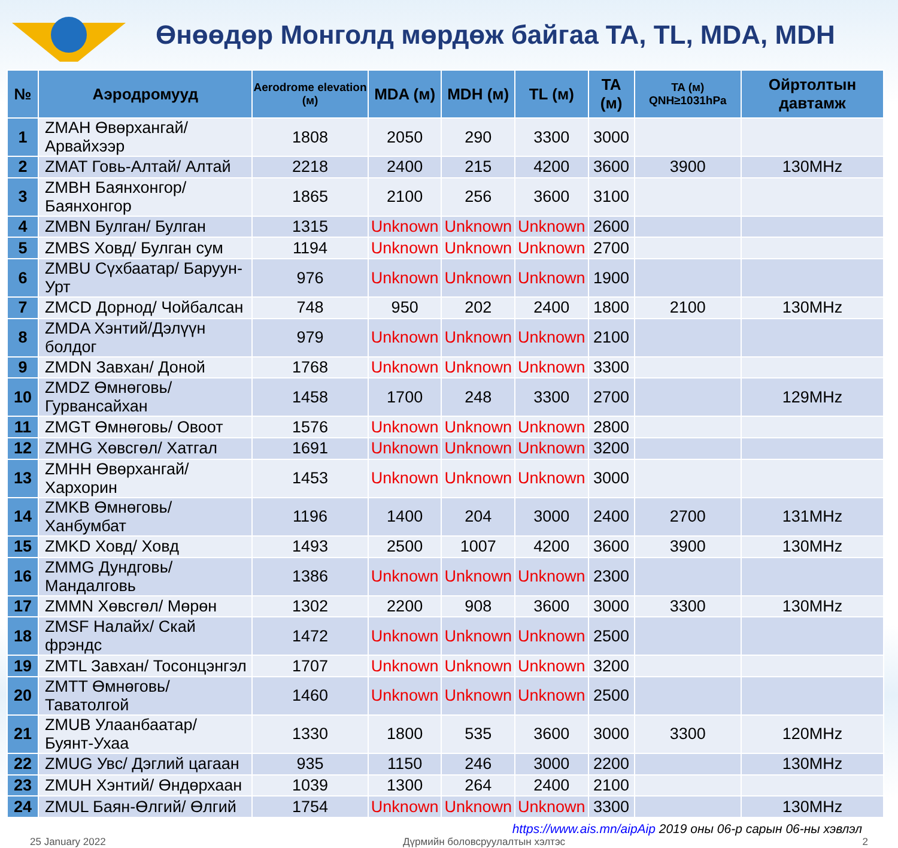Өнөөдөр Монголд мөрдөж байгаа TA, TL, MDA, MDH
| № | Аэродромууд | Aerodrome elevation (м) | MDA (м) | MDH (м) | TL (м) | TA (м) | TA (м) QNH≥1031hPa | Ойртолтын давтамж |
| --- | --- | --- | --- | --- | --- | --- | --- | --- |
| 1 | ZMAH Өвөрхангай/ Арвайхээр | 1808 | 2050 | 290 | 3300 | 3000 | | |
| 2 | ZMAT Говь-Алтай/ Алтай | 2218 | 2400 | 215 | 4200 | 3600 | 3900 | 130MHz |
| 3 | ZMBH Баянхонгор/ Баянхонгор | 1865 | 2100 | 256 | 3600 | 3100 | | |
| 4 | ZMBN Булган/ Булган | 1315 | Unknown | Unknown | Unknown | 2600 | | |
| 5 | ZMBS Ховд/ Булган сум | 1194 | Unknown | Unknown | Unknown | 2700 | | |
| 6 | ZMBU Сүхбаатар/ Баруун-Урт | 976 | Unknown | Unknown | Unknown | 1900 | | |
| 7 | ZMCD Дорнод/ Чойбалсан | 748 | 950 | 202 | 2400 | 1800 | 2100 | 130MHz |
| 8 | ZMDA Хэнтий/Дэлүүн болдог | 979 | Unknown | Unknown | Unknown | 2100 | | |
| 9 | ZMDN Завхан/ Доной | 1768 | Unknown | Unknown | Unknown | 3300 | | |
| 10 | ZMDZ Өмнөговь/ Гурвансайхан | 1458 | 1700 | 248 | 3300 | 2700 | | 129MHz |
| 11 | ZMGT Өмнөговь/ Овоот | 1576 | Unknown | Unknown | Unknown | 2800 | | |
| 12 | ZMHG Хөвсгөл/ Хатгал | 1691 | Unknown | Unknown | Unknown | 3200 | | |
| 13 | ZMHH Өвөрхангай/ Хархорин | 1453 | Unknown | Unknown | Unknown | 3000 | | |
| 14 | ZMKB Өмнөговь/Ханбумбат | 1196 | 1400 | 204 | 3000 | 2400 | 2700 | 131MHz |
| 15 | ZMKD Ховд/ Ховд | 1493 | 2500 | 1007 | 4200 | 3600 | 3900 | 130MHz |
| 16 | ZMMG Дундговь/ Мандалговь | 1386 | Unknown | Unknown | Unknown | 2300 | | |
| 17 | ZMMN Хөвсгөл/ Мөрөн | 1302 | 2200 | 908 | 3600 | 3000 | 3300 | 130MHz |
| 18 | ZMSF Налайх/ Скай фрэндс | 1472 | Unknown | Unknown | Unknown | 2500 | | |
| 19 | ZMTL Завхан/ Тосонцэнгэл | 1707 | Unknown | Unknown | Unknown | 3200 | | |
| 20 | ZMTT Өмнөговь/ Таватолгой | 1460 | Unknown | Unknown | Unknown | 2500 | | |
| 21 | ZMUB Улаанбаатар/ Буянт-Ухаа | 1330 | 1800 | 535 | 3600 | 3000 | 3300 | 120MHz |
| 22 | ZMUG Увс/ Дэглий цагаан | 935 | 1150 | 246 | 3000 | 2200 | | 130MHz |
| 23 | ZMUH Хэнтий/ Өндөрхаан | 1039 | 1300 | 264 | 2400 | 2100 | | |
| 24 | ZMUL Баян-Өлгий/ Өлгий | 1754 | Unknown | Unknown | Unknown | 3300 | | 130MHz |
https://www.ais.mn/aipAip 2019 оны 06-р сарын 06-ны хэвлэл
25 January 2022 Дүрмийн боловсруулалтын хэлтэс 2